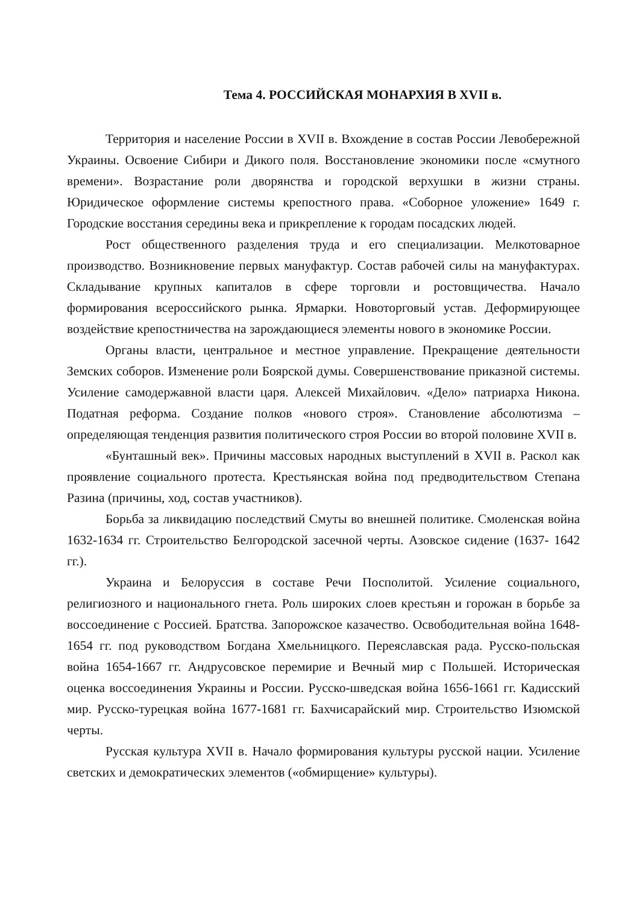Тема 4. РОССИЙСКАЯ МОНАРХИЯ В XVII в.
Территория и население России в XVII в. Вхождение в состав России Левобережной Украины. Освоение Сибири и Дикого поля. Восстановление экономики после «смутного времени». Возрастание роли дворянства и городской верхушки в жизни страны. Юридическое оформление системы крепостного права. «Соборное уложение» 1649 г. Городские восстания середины века и прикрепление к городам посадских людей.
Рост общественного разделения труда и его специализации. Мелкотоварное производство. Возникновение первых мануфактур. Состав рабочей силы на мануфактурах. Складывание крупных капиталов в сфере торговли и ростовщичества. Начало формирования всероссийского рынка. Ярмарки. Новоторговый устав. Деформирующее воздействие крепостничества на зарождающиеся элементы нового в экономике России.
Органы власти, центральное и местное управление. Прекращение деятельности Земских соборов. Изменение роли Боярской думы. Совершенствование приказной системы. Усиление самодержавной власти царя. Алексей Михайлович. «Дело» патриарха Никона. Податная реформа. Создание полков «нового строя». Становление абсолютизма – определяющая тенденция развития политического строя России во второй половине XVII в.
«Бунташный век». Причины массовых народных выступлений в XVII в. Раскол как проявление социального протеста. Крестьянская война под предводительством Степана Разина (причины, ход, состав участников).
Борьба за ликвидацию последствий Смуты во внешней политике. Смоленская война 1632-1634 гг. Строительство Белгородской засечной черты. Азовское сидение (1637- 1642 гг.).
Украина и Белоруссия в составе Речи Посполитой. Усиление социального, религиозного и национального гнета. Роль широких слоев крестьян и горожан в борьбе за воссоединение с Россией. Братства. Запорожское казачество. Освободительная война 1648- 1654 гг. под руководством Богдана Хмельницкого. Переяславская рада. Русско-польская война 1654-1667 гг. Андрусовское перемирие и Вечный мир с Польшей. Историческая оценка воссоединения Украины и России. Русско-шведская война 1656-1661 гг. Кадисский мир. Русско-турецкая война 1677-1681 гг. Бахчисарайский мир. Строительство Изюмской черты.
Русская культура XVII в. Начало формирования культуры русской нации. Усиление светских и демократических элементов («обмирщение» культуры).